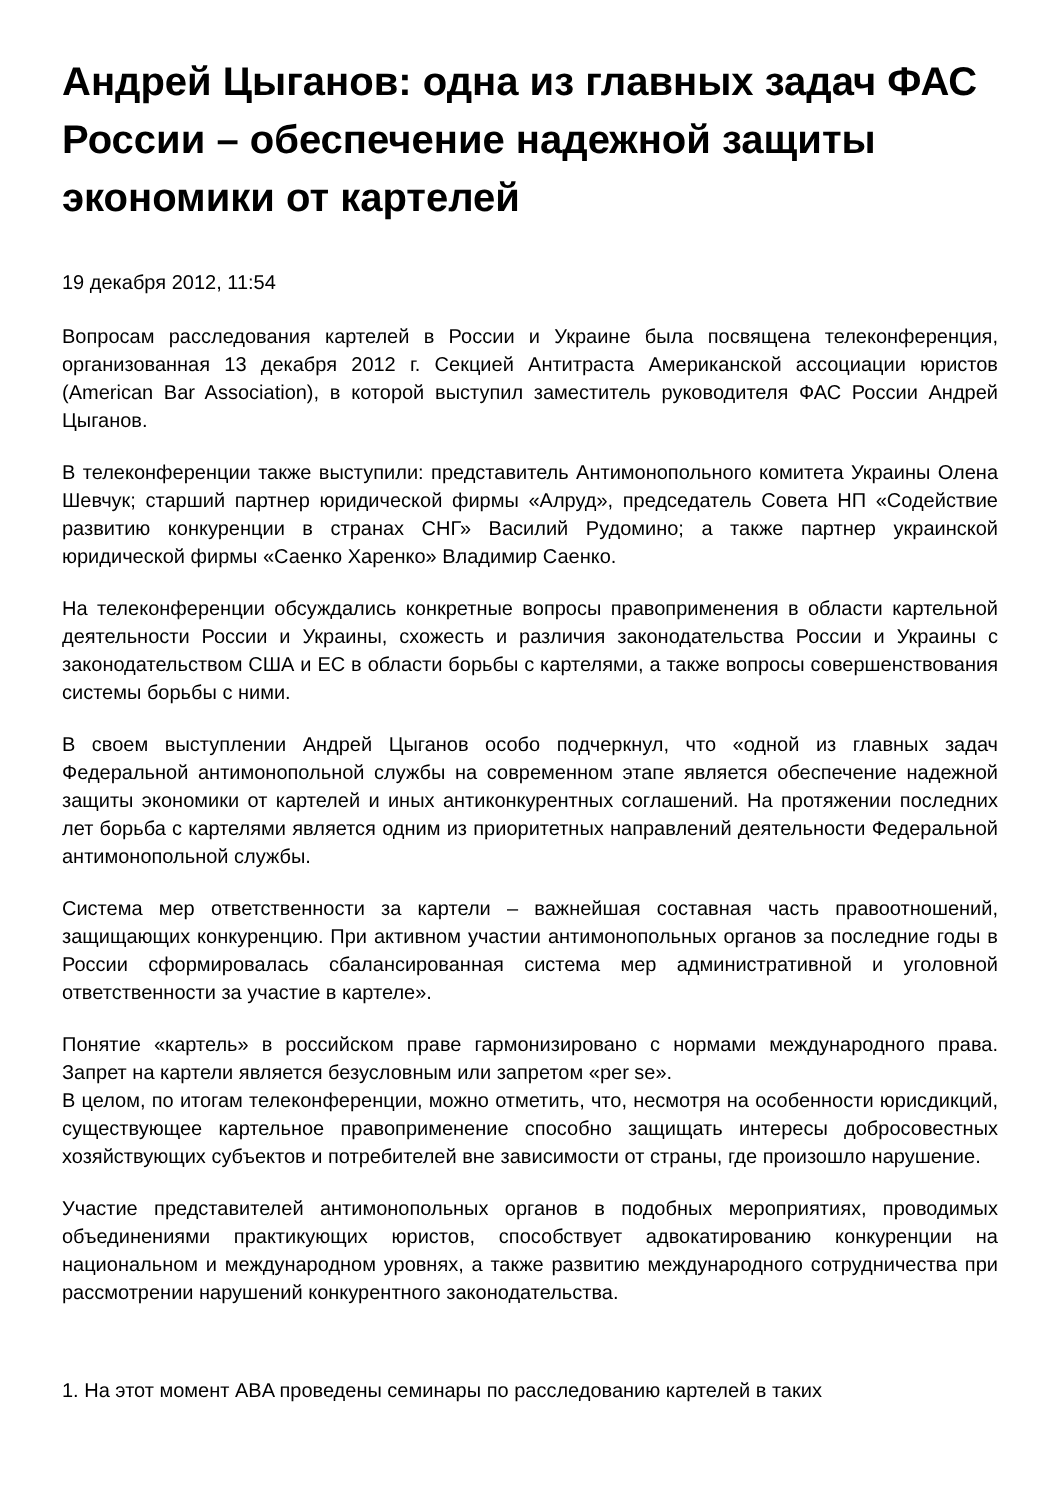Андрей Цыганов: одна из главных задач ФАС России – обеспечение надежной защиты экономики от картелей
19 декабря 2012, 11:54
Вопросам расследования картелей в России и Украине была посвящена телеконференция, организованная 13 декабря 2012 г. Секцией Антитраста Американской ассоциации юристов (American Bar Association), в которой выступил заместитель руководителя ФАС России Андрей Цыганов.
В телеконференции также выступили: представитель Антимонопольного комитета Украины Олена Шевчук; старший партнер юридической фирмы «Алруд», председатель Совета НП «Содействие развитию конкуренции в странах СНГ» Василий Рудомино; а также партнер украинской юридической фирмы «Саенко Харенко» Владимир Саенко.
На телеконференции обсуждались конкретные вопросы правоприменения в области картельной деятельности России и Украины, схожесть и различия законодательства России и Украины с законодательством США и ЕС в области борьбы с картелями, а также вопросы совершенствования системы борьбы с ними.
В своем выступлении Андрей Цыганов особо подчеркнул, что «одной из главных задач Федеральной антимонопольной службы на современном этапе является обеспечение надежной защиты экономики от картелей и иных антиконкурентных соглашений. На протяжении последних лет борьба с картелями является одним из приоритетных направлений деятельности Федеральной антимонопольной службы.
Система мер ответственности за картели – важнейшая составная часть правоотношений, защищающих конкуренцию. При активном участии антимонопольных органов за последние годы в России сформировалась сбалансированная система мер административной и уголовной ответственности за участие в картеле».
Понятие «картель» в российском праве гармонизировано с нормами международного права. Запрет на картели является безусловным или запретом «per se».
В целом, по итогам телеконференции, можно отметить, что, несмотря на особенности юрисдикций, существующее картельное правоприменение способно защищать интересы добросовестных хозяйствующих субъектов и потребителей вне зависимости от страны, где произошло нарушение.
Участие представителей антимонопольных органов в подобных мероприятиях, проводимых объединениями практикующих юристов, способствует адвокатированию конкуренции на национальном и международном уровнях, а также развитию международного сотрудничества при рассмотрении нарушений конкурентного законодательства.
1. На этот момент ABA проведены семинары по расследованию картелей в таких